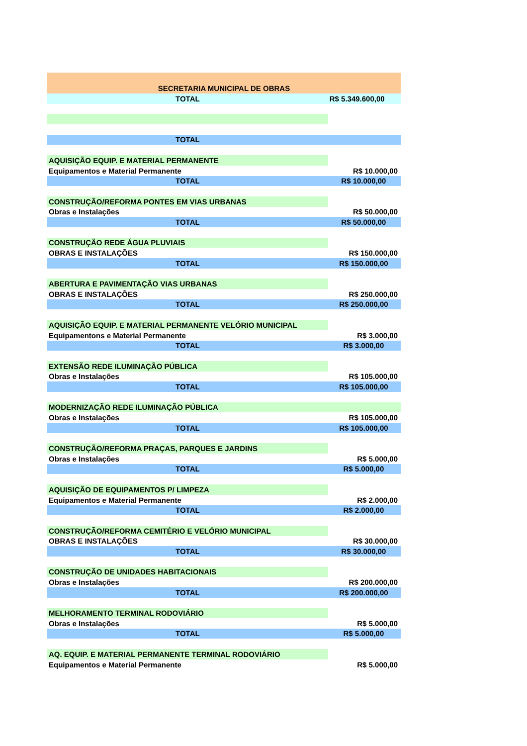| SECRETARIA MUNICIPAL DE OBRAS | |
| TOTAL | R$ 5.349.600,00 |
| TOTAL | |
| AQUISIÇÃO EQUIP. E MATERIAL PERMANENTE | |
| Equipamentos e Material Permanente | R$ 10.000,00 |
| TOTAL | R$ 10.000,00 |
| CONSTRUÇÃO/REFORMA PONTES EM VIAS URBANAS | |
| Obras e Instalações | R$ 50.000,00 |
| TOTAL | R$ 50.000,00 |
| CONSTRUÇÃO REDE ÁGUA PLUVIAIS | |
| OBRAS E INSTALAÇÕES | R$ 150.000,00 |
| TOTAL | R$ 150.000,00 |
| ABERTURA E PAVIMENTAÇÃO VIAS URBANAS | |
| OBRAS E INSTALAÇÕES | R$ 250.000,00 |
| TOTAL | R$ 250.000,00 |
| AQUISIÇÃO EQUIP. E MATERIAL PERMANENTE VELÓRIO MUNICIPAL | |
| Equipamentons e Material Permanente | R$ 3.000,00 |
| TOTAL | R$ 3.000,00 |
| EXTENSÃO REDE ILUMINAÇÃO PÚBLICA | |
| Obras e Instalações | R$ 105.000,00 |
| TOTAL | R$ 105.000,00 |
| MODERNIZAÇÃO REDE ILUMINAÇÃO PÚBLICA | |
| Obras e Instalações | R$ 105.000,00 |
| TOTAL | R$ 105.000,00 |
| CONSTRUÇÃO/REFORMA PRAÇAS, PARQUES E JARDINS | |
| Obras e Instalações | R$ 5.000,00 |
| TOTAL | R$ 5.000,00 |
| AQUISIÇÃO DE EQUIPAMENTOS P/ LIMPEZA | |
| Equipamentos e Material Permanente | R$ 2.000,00 |
| TOTAL | R$ 2.000,00 |
| CONSTRUÇÃO/REFORMA CEMITÉRIO E VELÓRIO MUNICIPAL | |
| OBRAS E INSTALAÇÕES | R$ 30.000,00 |
| TOTAL | R$ 30.000,00 |
| CONSTRUÇÃO DE UNIDADES HABITACIONAIS | |
| Obras e Instalações | R$ 200.000,00 |
| TOTAL | R$ 200.000,00 |
| MELHORAMENTO TERMINAL RODOVIÁRIO | |
| Obras e Instalações | R$ 5.000,00 |
| TOTAL | R$ 5.000,00 |
| AQ. EQUIP. E MATERIAL PERMANENTE TERMINAL RODOVIÁRIO | |
| Equipamentos e Material Permanente | R$ 5.000,00 |